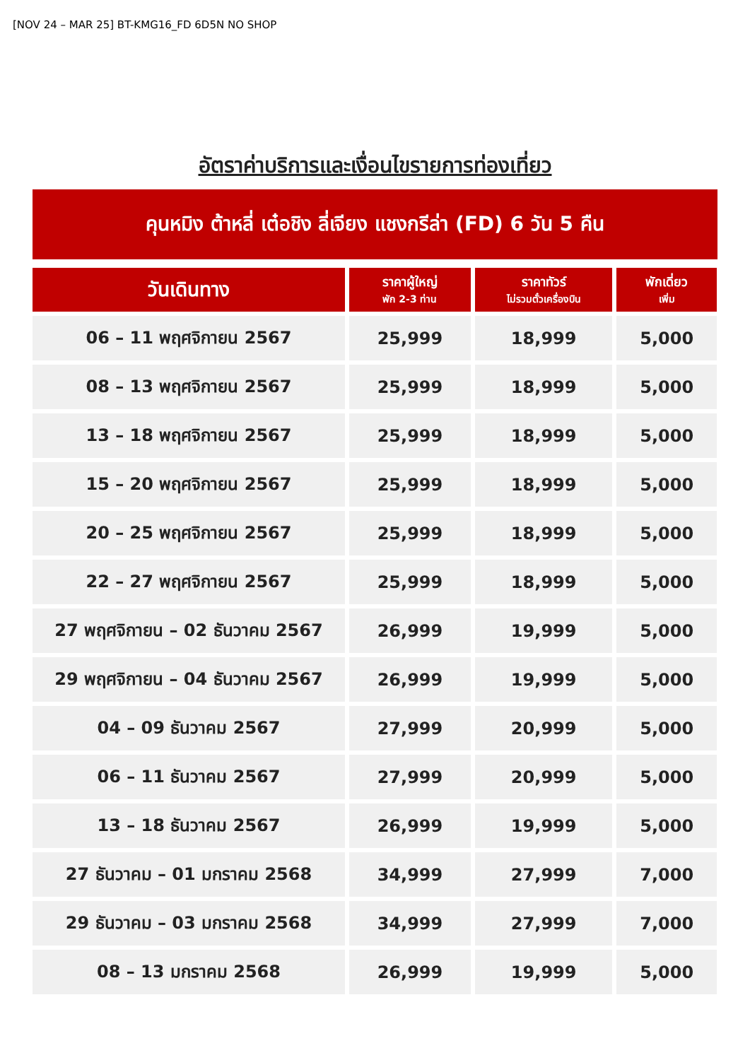[NOV 24 – MAR 25] BT-KMG16_FD 6D5N NO SHOP
อัตราค่าบริการและเงื่อนไขรายการท่องเที่ยว
คุนหมิง ต้าหลี่ เต๋อชิง ลี่เจียง แชงกรีล่า (FD) 6 วัน 5 คืน
| วันเดินทาง | ราคาผู้ใหญ่ พัก 2-3 ท่าน | ราคาทัวร์ ไม่รวมตั๋วเครื่องบิน | พักเดี่ยว เพิ่ม |
| --- | --- | --- | --- |
| 06 – 11 พฤศจิกายน 2567 | 25,999 | 18,999 | 5,000 |
| 08 – 13 พฤศจิกายน 2567 | 25,999 | 18,999 | 5,000 |
| 13 – 18 พฤศจิกายน 2567 | 25,999 | 18,999 | 5,000 |
| 15 – 20 พฤศจิกายน 2567 | 25,999 | 18,999 | 5,000 |
| 20 – 25 พฤศจิกายน 2567 | 25,999 | 18,999 | 5,000 |
| 22 – 27 พฤศจิกายน 2567 | 25,999 | 18,999 | 5,000 |
| 27 พฤศจิกายน – 02 ธันวาคม 2567 | 26,999 | 19,999 | 5,000 |
| 29 พฤศจิกายน – 04 ธันวาคม 2567 | 26,999 | 19,999 | 5,000 |
| 04 – 09 ธันวาคม 2567 | 27,999 | 20,999 | 5,000 |
| 06 – 11 ธันวาคม 2567 | 27,999 | 20,999 | 5,000 |
| 13 – 18 ธันวาคม 2567 | 26,999 | 19,999 | 5,000 |
| 27 ธันวาคม – 01 มกราคม 2568 | 34,999 | 27,999 | 7,000 |
| 29 ธันวาคม – 03 มกราคม 2568 | 34,999 | 27,999 | 7,000 |
| 08 – 13 มกราคม 2568 | 26,999 | 19,999 | 5,000 |